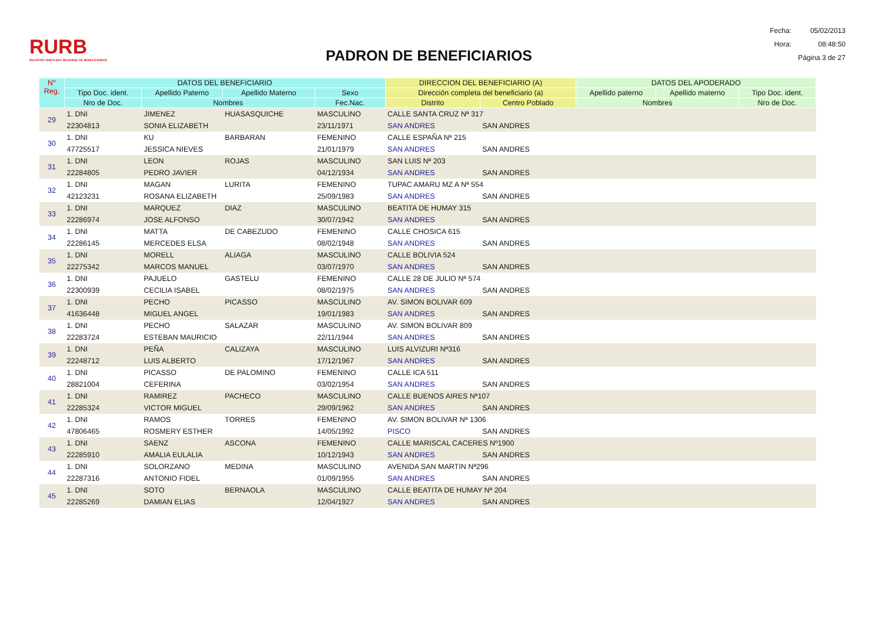RURB
REGISTRO UNIFICADO REGIONAL DE BENEFICIARIOS
PADRON DE BENEFICIARIOS
| Fecha: | 05/02/2013 |
| Hora: | 08:48:50 |
| Página 3 de 27 | |
| N° Reg. | DATOS DEL BENEFICIARIO | | | | DIRECCION DEL BENEFICIARIO (A) | | DATOS DEL APODERADO | | |
| --- | --- | --- | --- | --- | --- | --- | --- | --- | --- |
| | Tipo Doc. ident. | Apellido Paterno | Apellido Materno | Sexo | Dirección completa del beneficiario (a) | | Apellido paterno | Apellido materno | Tipo Doc. ident. |
| | Nro de Doc. | Nombres | | Fec.Nac. | Distrito | Centro Poblado | Nombres | | Nro de Doc. |
| 29 | 1. DNI | JIMENEZ | HUASASQUICHE | MASCULINO | CALLE SANTA CRUZ Nª 317 | | | | |
| | 22304813 | SONIA ELIZABETH | | 23/11/1971 | SAN ANDRES | SAN ANDRES | | | |
| 30 | 1. DNI | KU | BARBARAN | FEMENINO | CALLE ESPAÑA Nª 215 | | | | |
| | 47725517 | JESSICA NIEVES | | 21/01/1979 | SAN ANDRES | SAN ANDRES | | | |
| 31 | 1. DNI | LEON | ROJAS | MASCULINO | SAN LUIS Nª 203 | | | | |
| | 22284805 | PEDRO JAVIER | | 04/12/1934 | SAN ANDRES | SAN ANDRES | | | |
| 32 | 1. DNI | MAGAN | LURITA | FEMENINO | TUPAC AMARU MZ A Nª 554 | | | | |
| | 42123231 | ROSANA ELIZABETH | | 25/09/1983 | SAN ANDRES | SAN ANDRES | | | |
| 33 | 1. DNI | MARQUEZ | DIAZ | MASCULINO | BEATITA DE HUMAY 315 | | | | |
| | 22286974 | JOSE ALFONSO | | 30/07/1942 | SAN ANDRES | SAN ANDRES | | | |
| 34 | 1. DNI | MATTA | DE CABEZUDO | FEMENINO | CALLE CHOSICA 615 | | | | |
| | 22286145 | MERCEDES ELSA | | 08/02/1948 | SAN ANDRES | SAN ANDRES | | | |
| 35 | 1. DNI | MORELL | ALIAGA | MASCULINO | CALLE BOLIVIA 524 | | | | |
| | 22275342 | MARCOS MANUEL | | 03/07/1970 | SAN ANDRES | SAN ANDRES | | | |
| 36 | 1. DNI | PAJUELO | GASTELU | FEMENINO | CALLE 28 DE JULIO Nª 574 | | | | |
| | 22300939 | CECILIA ISABEL | | 08/02/1975 | SAN ANDRES | SAN ANDRES | | | |
| 37 | 1. DNI | PECHO | PICASSO | MASCULINO | AV. SIMON BOLIVAR 609 | | | | |
| | 41636448 | MIGUEL ANGEL | | 19/01/1983 | SAN ANDRES | SAN ANDRES | | | |
| 38 | 1. DNI | PECHO | SALAZAR | MASCULINO | AV. SIMON BOLIVAR 809 | | | | |
| | 22283724 | ESTEBAN MAURICIO | | 22/11/1944 | SAN ANDRES | SAN ANDRES | | | |
| 39 | 1. DNI | PEÑA | CALIZAYA | MASCULINO | LUIS ALVIZURI Nª316 | | | | |
| | 22248712 | LUIS ALBERTO | | 17/12/1967 | SAN ANDRES | SAN ANDRES | | | |
| 40 | 1. DNI | PICASSO | DE PALOMINO | FEMENINO | CALLE ICA 511 | | | | |
| | 28821004 | CEFERINA | | 03/02/1954 | SAN ANDRES | SAN ANDRES | | | |
| 41 | 1. DNI | RAMIREZ | PACHECO | MASCULINO | CALLE BUENOS AIRES Nª107 | | | | |
| | 22285324 | VICTOR MIGUEL | | 29/09/1962 | SAN ANDRES | SAN ANDRES | | | |
| 42 | 1. DNI | RAMOS | TORRES | FEMENINO | AV. SIMON BOLIVAR Nª 1306 | | | | |
| | 47806465 | ROSMERY ESTHER | | 14/05/1992 | PISCO | SAN ANDRES | | | |
| 43 | 1. DNI | SAENZ | ASCONA | FEMENINO | CALLE MARISCAL CACERES Nº1900 | | | | |
| | 22285910 | AMALIA EULALIA | | 10/12/1943 | SAN ANDRES | SAN ANDRES | | | |
| 44 | 1. DNI | SOLORZANO | MEDINA | MASCULINO | AVENIDA SAN MARTIN Nª296 | | | | |
| | 22287316 | ANTONIO FIDEL | | 01/09/1955 | SAN ANDRES | SAN ANDRES | | | |
| 45 | 1. DNI | SOTO | BERNAOLA | MASCULINO | CALLE BEATITA DE HUMAY Nª 204 | | | | |
| | 22285269 | DAMIAN ELIAS | | 12/04/1927 | SAN ANDRES | SAN ANDRES | | | |